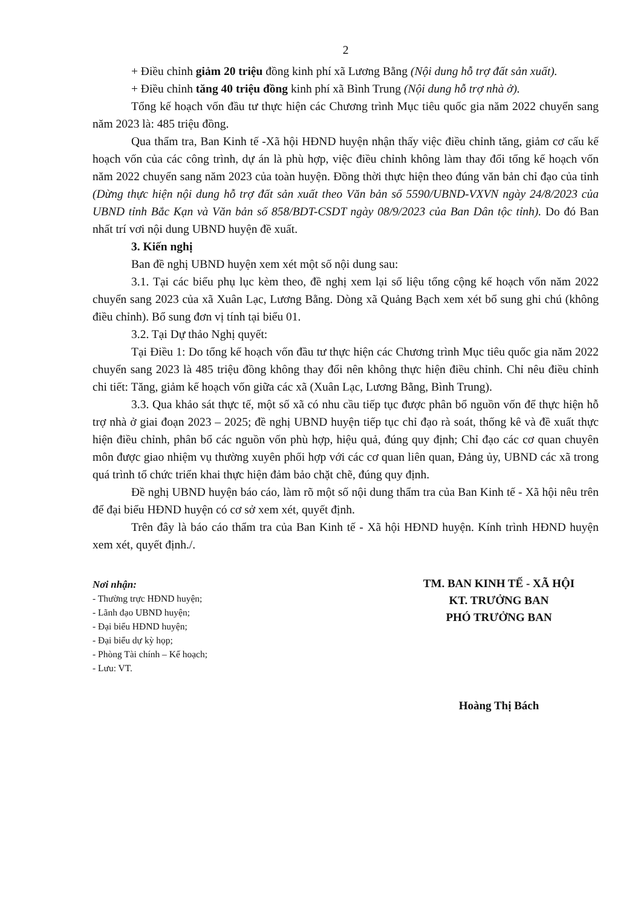2
+ Điều chỉnh giảm 20 triệu đồng kinh phí xã Lương Bằng (Nội dung hỗ trợ đất sản xuất).
+ Điều chỉnh tăng 40 triệu đồng kinh phí xã Bình Trung (Nội dung hỗ trợ nhà ở).
Tổng kế hoạch vốn đầu tư thực hiện các Chương trình Mục tiêu quốc gia năm 2022 chuyển sang năm 2023 là: 485 triệu đồng.
Qua thẩm tra, Ban Kinh tế -Xã hội HĐND huyện nhận thấy việc điều chỉnh tăng, giảm cơ cấu kế hoạch vốn của các công trình, dự án là phù hợp, việc điều chỉnh không làm thay đổi tổng kế hoạch vốn năm 2022 chuyển sang năm 2023 của toàn huyện. Đồng thời thực hiện theo đúng văn bản chỉ đạo của tỉnh (Dừng thực hiện nội dung hỗ trợ đất sản xuất theo Văn bản số 5590/UBND-VXVN ngày 24/8/2023 của UBND tỉnh Bắc Kạn và Văn bản số 858/BDT-CSDT ngày 08/9/2023 của Ban Dân tộc tỉnh). Do đó Ban nhất trí vơi nội dung UBND huyện đề xuất.
3. Kiến nghị
Ban đề nghị UBND huyện xem xét một số nội dung sau:
3.1. Tại các biểu phụ lục kèm theo, đề nghị xem lại số liệu tổng cộng kế hoạch vốn năm 2022 chuyển sang 2023 của xã Xuân Lạc, Lương Bằng. Dòng xã Quảng Bạch xem xét bổ sung ghi chú (không điều chỉnh). Bổ sung đơn vị tính tại biểu 01.
3.2. Tại Dự thảo Nghị quyết:
Tại Điều 1: Do tổng kế hoạch vốn đầu tư thực hiện các Chương trình Mục tiêu quốc gia năm 2022 chuyển sang 2023 là 485 triệu đồng không thay đổi nên không thực hiện điều chỉnh. Chỉ nêu điều chỉnh chi tiết: Tăng, giảm kế hoạch vốn giữa các xã (Xuân Lạc, Lương Bằng, Bình Trung).
3.3. Qua khảo sát thực tế, một số xã có nhu cầu tiếp tục được phân bổ nguồn vốn để thực hiện hỗ trợ nhà ở giai đoạn 2023 – 2025; đề nghị UBND huyện tiếp tục chỉ đạo rà soát, thống kê và đề xuất thực hiện điều chỉnh, phân bổ các nguồn vốn phù hợp, hiệu quả, đúng quy định; Chỉ đạo các cơ quan chuyên môn được giao nhiệm vụ thường xuyên phối hợp với các cơ quan liên quan, Đảng ủy, UBND các xã trong quá trình tổ chức triển khai thực hiện đảm bảo chặt chẽ, đúng quy định.
Đề nghị UBND huyện báo cáo, làm rõ một số nội dung thẩm tra của Ban Kinh tế - Xã hội nêu trên để đại biểu HĐND huyện có cơ sở xem xét, quyết định.
Trên đây là báo cáo thẩm tra của Ban Kinh tế - Xã hội HĐND huyện. Kính trình HĐND huyện xem xét, quyết định./.
Nơi nhận:
- Thường trực HĐND huyện;
- Lãnh đạo UBND huyện;
- Đại biểu HĐND huyện;
- Đại biểu dự kỳ họp;
- Phòng Tài chính – Kế hoạch;
- Lưu: VT.
TM. BAN KINH TẾ - XÃ HỘI
KT. TRƯỞNG BAN
PHÓ TRƯỞNG BAN
Hoàng Thị Bách